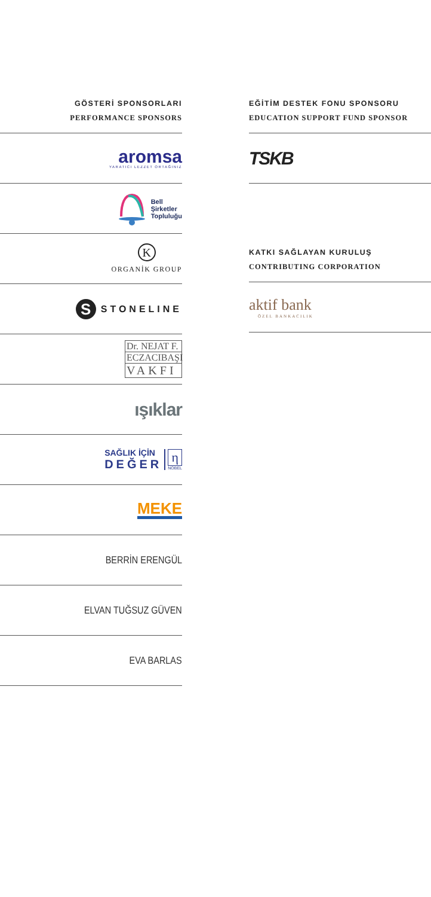GÖSTERİ SPONSORLARI
PERFORMANCE SPONSORS
aromsa
YARATICI LEZZET ORTAĞINIZ
Bell
Şirketler
Topluluğu
K
ORGANİK GROUP
S
STONELINE
Dr. NEJAT F.
ECZACIBAŞI
VAKFI
ışıklar
SAĞLIK İÇİN
DEĞER
η
NOBEL
MEKE
BERRİN ERENGÜL
ELVAN TUĞSUZ GÜVEN
EVA BARLAS
EĞİTİM DESTEK FONU SPONSORU
EDUCATION SUPPORT FUND SPONSOR
TSKB
KATKI SAĞLAYAN KURULUŞ
CONTRIBUTING CORPORATION
aktif bank
ÖZEL BANKACILIK